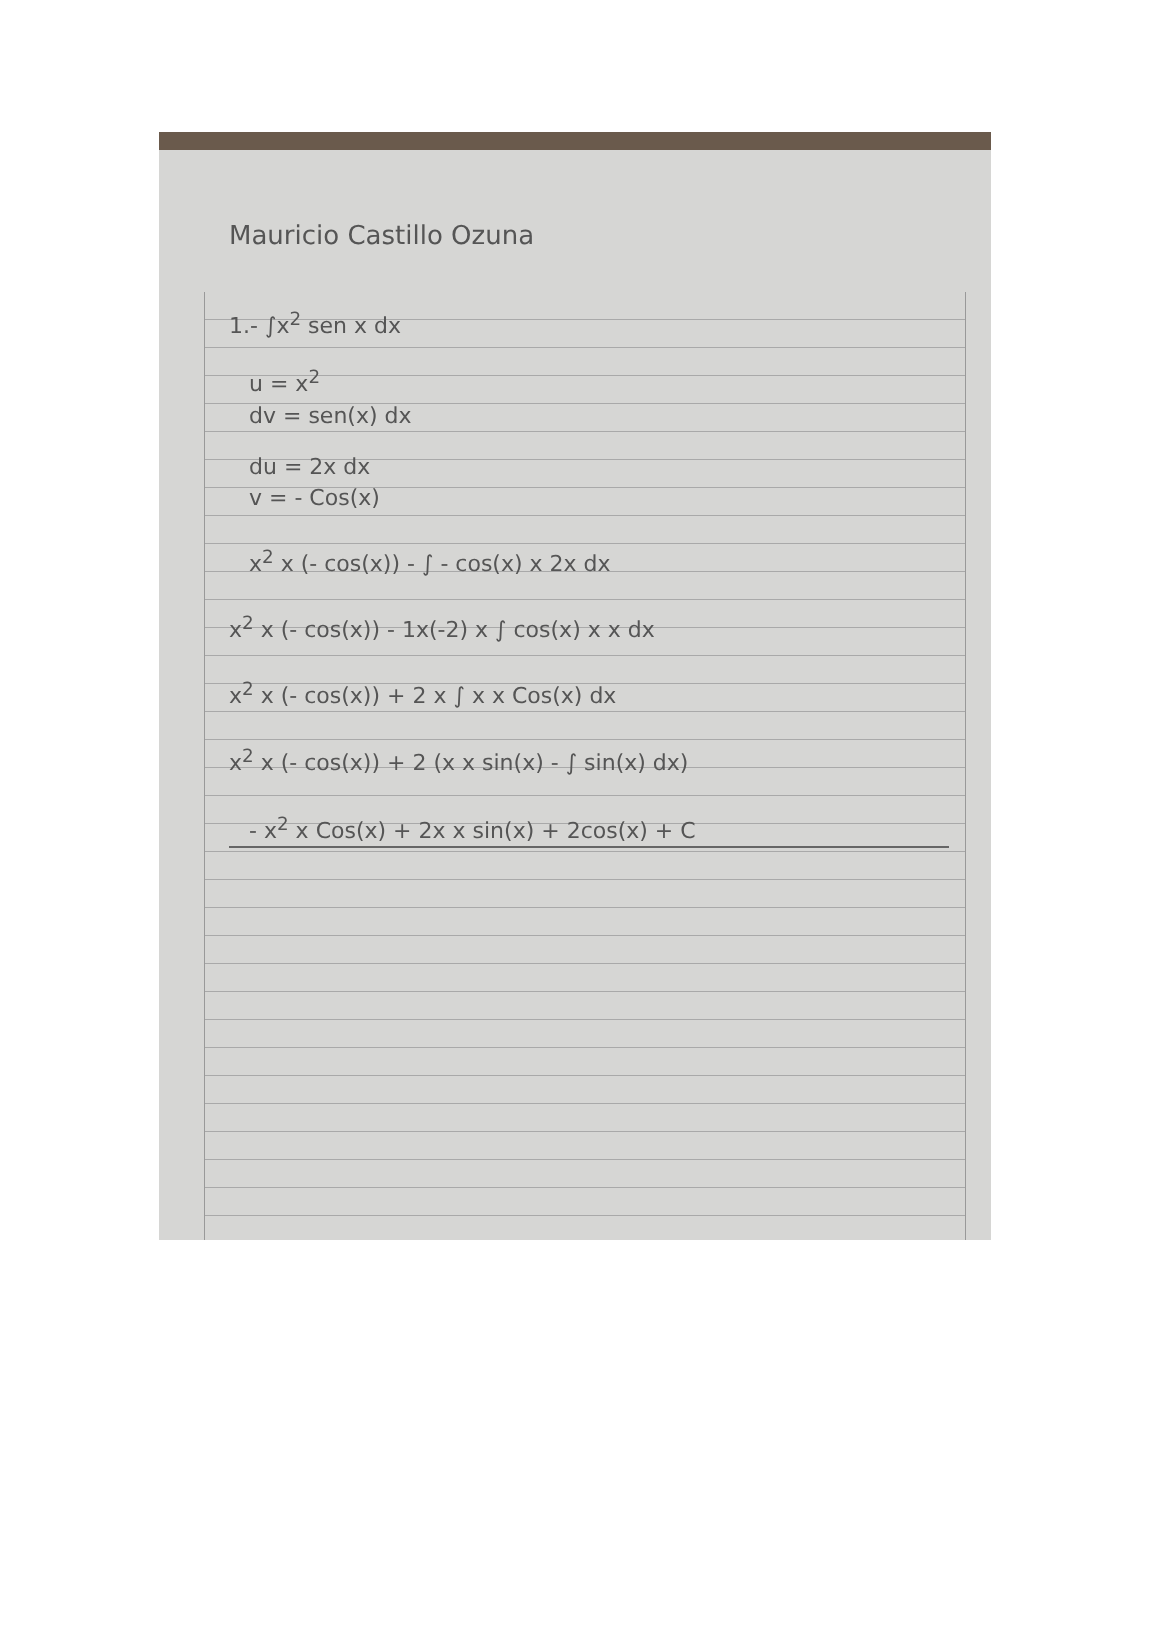Mauricio Castillo Ozuna
1.- ∫x<sup>2</sup> sen x dx
u = x<sup>2</sup>
dv = sen(x) dx
du = 2x dx
v = - Cos(x)
x<sup>2</sup> x (- cos(x)) - ∫ - cos(x) x 2x dx
x<sup>2</sup> x (- cos(x)) - 1x(-2) x ∫ cos(x) x x dx
x<sup>2</sup> x (- cos(x)) + 2 x ∫ x x Cos(x) dx
x<sup>2</sup> x (- cos(x)) + 2 (x x sin(x) - ∫ sin(x) dx)
- x<sup>2</sup> x Cos(x) + 2x x sin(x) + 2cos(x) + C